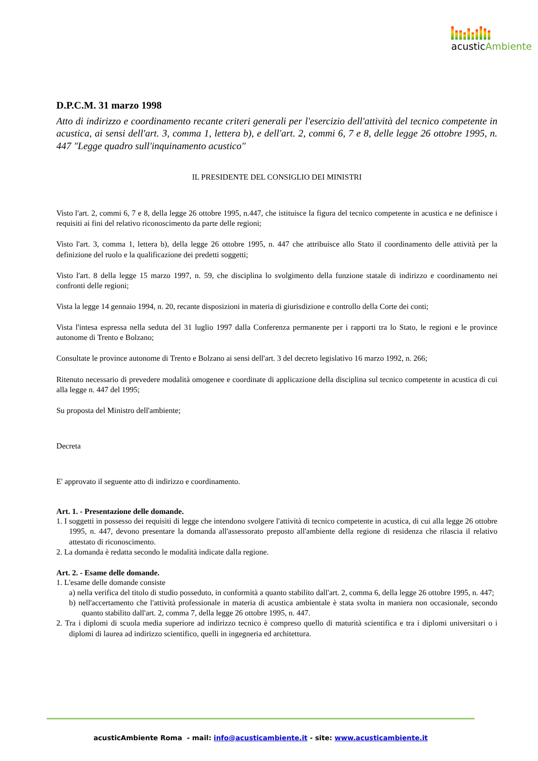acusticAmbiente
D.P.C.M. 31 marzo 1998
Atto di indirizzo e coordinamento recante criteri generali per l'esercizio dell'attività del tecnico competente in acustica, ai sensi dell'art. 3, comma 1, lettera b), e dell'art. 2, commi 6, 7 e 8, delle legge 26 ottobre 1995, n. 447 "Legge quadro sull'inquinamento acustico"
IL PRESIDENTE DEL CONSIGLIO DEI MINISTRI
Visto l'art. 2, commi 6, 7 e 8, della legge 26 ottobre 1995, n.447, che istituisce la figura del tecnico competente in acustica e ne definisce i requisiti ai fini del relativo riconoscimento da parte delle regioni;
Visto l'art. 3, comma 1, lettera b), della legge 26 ottobre 1995, n. 447 che attribuisce allo Stato il coordinamento delle attività per la definizione del ruolo e la qualificazione dei predetti soggetti;
Visto l'art. 8 della legge 15 marzo 1997, n. 59, che disciplina lo svolgimento della funzione statale di indirizzo e coordinamento nei confronti delle regioni;
Vista la legge 14 gennaio 1994, n. 20, recante disposizioni in materia di giurisdizione e controllo della Corte dei conti;
Vista l'intesa espressa nella seduta del 31 luglio 1997 dalla Conferenza permanente per i rapporti tra lo Stato, le regioni e le province autonome di Trento e Bolzano;
Consultate le province autonome di Trento e Bolzano ai sensi dell'art. 3 del decreto legislativo 16 marzo 1992, n. 266;
Ritenuto necessario di prevedere modalità omogenee e coordinate di applicazione della disciplina sul tecnico competente in acustica di cui alla legge n. 447 del 1995;
Su proposta del Ministro dell'ambiente;
Decreta
E' approvato il seguente atto di indirizzo e coordinamento.
Art. 1. - Presentazione delle domande.
1. I soggetti in possesso dei requisiti di legge che intendono svolgere l'attività di tecnico competente in acustica, di cui alla legge 26 ottobre 1995, n. 447, devono presentare la domanda all'assessorato preposto all'ambiente della regione di residenza che rilascia il relativo attestato di riconoscimento.
2. La domanda è redatta secondo le modalità indicate dalla regione.
Art. 2. - Esame delle domande.
1. L'esame delle domande consiste
a) nella verifica del titolo di studio posseduto, in conformità a quanto stabilito dall'art. 2, comma 6, della legge 26 ottobre 1995, n. 447;
b) nell'accertamento che l'attività professionale in materia di acustica ambientale è stata svolta in maniera non occasionale, secondo quanto stabilito dall'art. 2, comma 7, della legge 26 ottobre 1995, n. 447.
2. Tra i diplomi di scuola media superiore ad indirizzo tecnico è compreso quello di maturità scientifica e tra i diplomi universitari o i diplomi di laurea ad indirizzo scientifico, quelli in ingegneria ed architettura.
acusticAmbiente Roma - mail: info@acusticambiente.it - site: www.acusticambiente.it